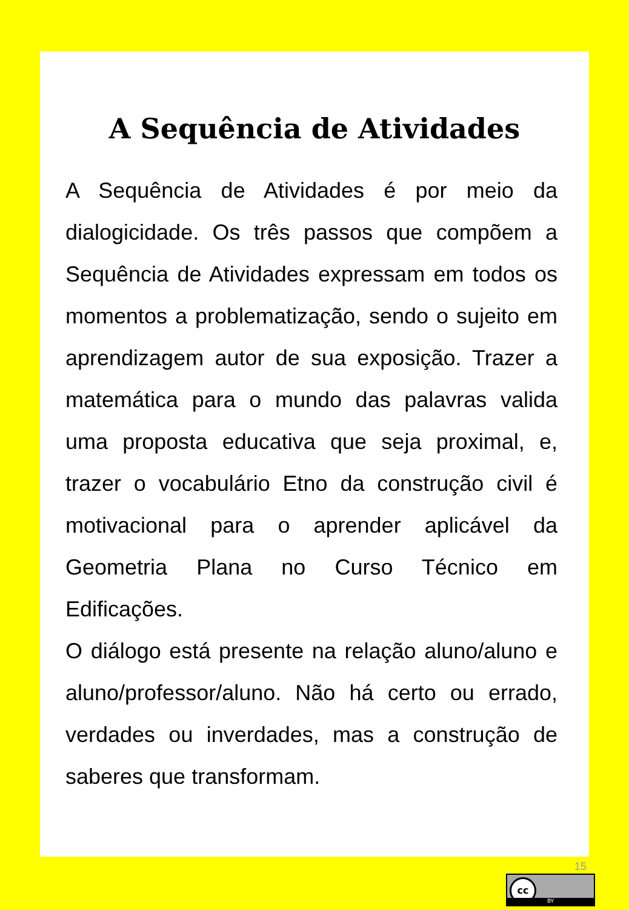A Sequência de Atividades
A Sequência de Atividades é por meio da dialogicidade. Os três passos que compõem a Sequência de Atividades expressam em todos os momentos a problematização, sendo o sujeito em aprendizagem autor de sua exposição. Trazer a matemática para o mundo das palavras valida uma proposta educativa que seja proximal, e, trazer o vocabulário Etno da construção civil é motivacional para o aprender aplicável da Geometria Plana no Curso Técnico em Edificações.
O diálogo está presente na relação aluno/aluno e aluno/professor/aluno. Não há certo ou errado, verdades ou inverdades, mas a construção de saberes que transformam.
15
cc
BY